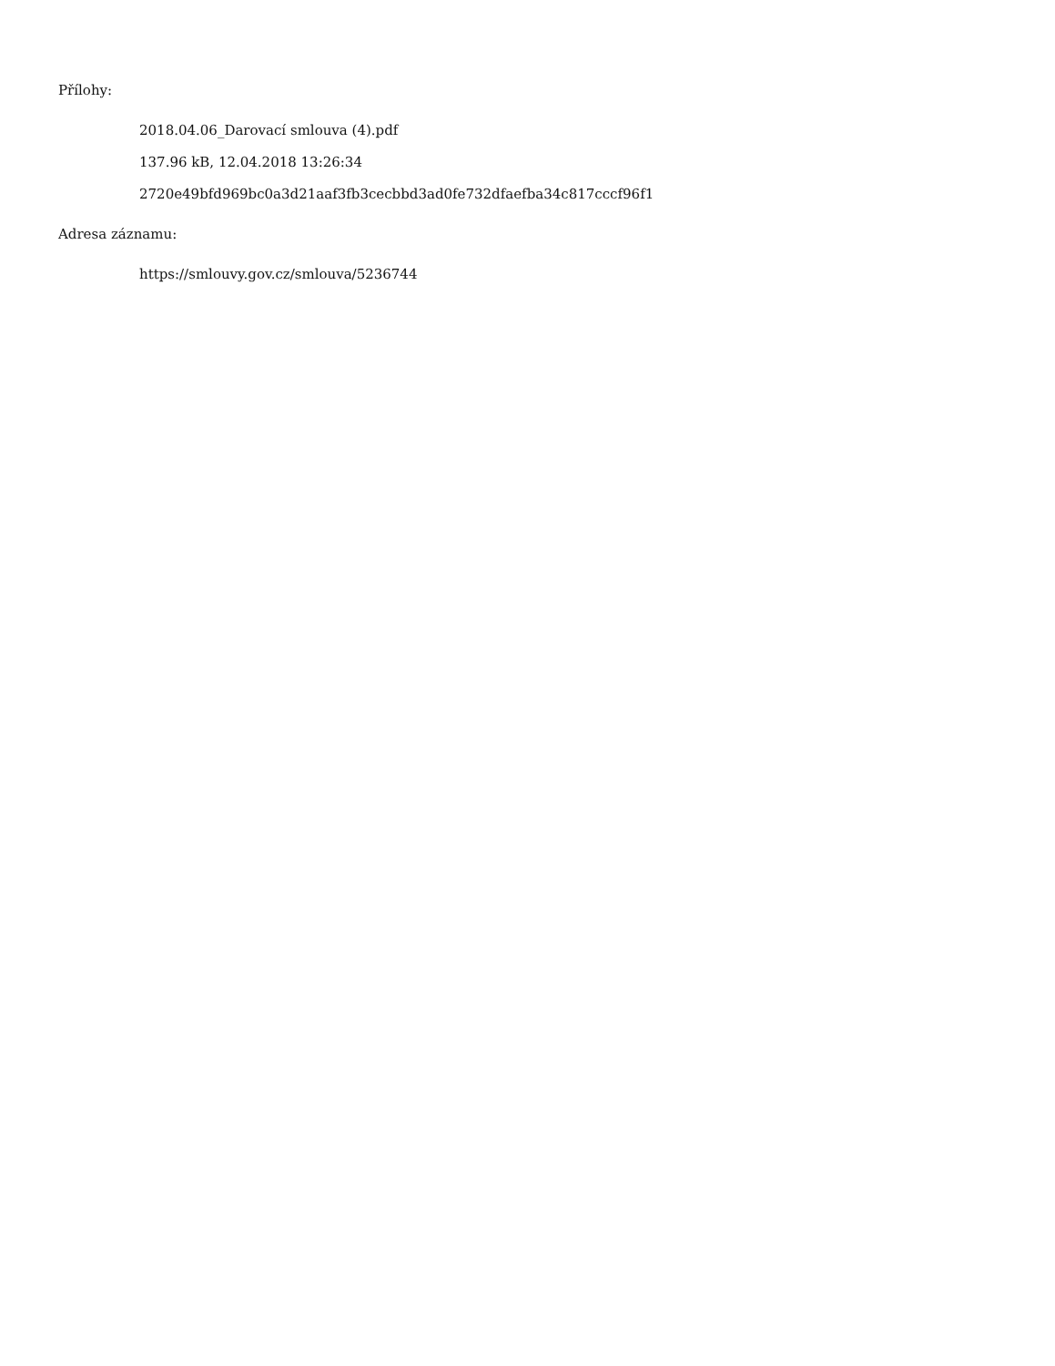Přílohy:
2018.04.06_Darovací smlouva (4).pdf
137.96 kB, 12.04.2018 13:26:34
2720e49bfd969bc0a3d21aaf3fb3cecbbd3ad0fe732dfaefba34c817cccf96f1
Adresa záznamu:
https://smlouvy.gov.cz/smlouva/5236744